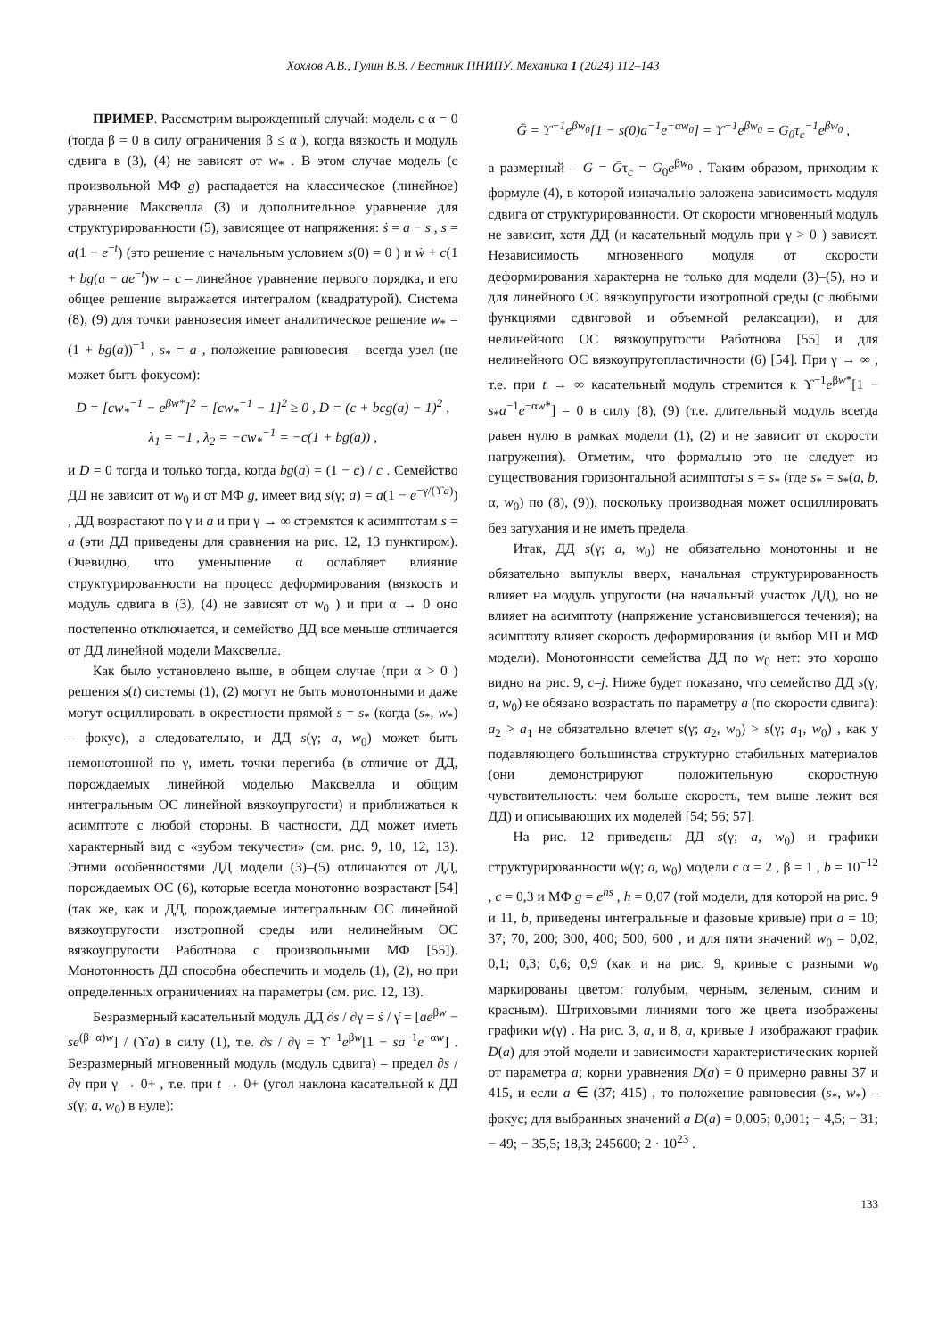Хохлов А.В., Гулин В.В. / Вестник ПНИПУ. Механика 1 (2024) 112–143
ПРИМЕР. Рассмотрим вырожденный случай: модель с α = 0 (тогда β = 0 в силу ограничения β ≤ α ), когда вязкость и модуль сдвига в (3), (4) не зависят от w<sub>*</sub> . В этом случае модель (с произвольной МФ g) распадается на классическое (линейное) уравнение Максвелла (3) и дополнительное уравнение для структурированности (5), зависящее от напряжения: ṡ = a − s , s = a(1 − e<sup>−t</sup>) (это решение с начальным условием s(0) = 0 ) и ẇ + c(1 + bg(a − ae<sup>−t</sup>)w = c – линейное уравнение первого порядка, и его общее решение выражается интегралом (квадратурой). Система (8), (9) для точки равновесия имеет аналитическое решение w<sub>*</sub> = (1 + bg(a))<sup>−1</sup> , s<sub>*</sub> = a , положение равновесия – всегда узел (не может быть фокусом):
D = [cw<sub>*</sub><sup>−1</sup> − e<sup>βw*</sup>]<sup>2</sup> = [cw<sub>*</sub><sup>−1</sup> − 1]<sup>2</sup> ≥ 0 , D = (c + bcg(a) − 1)<sup>2</sup> ,
λ<sub>1</sub> = −1 , λ<sub>2</sub> = −cw<sub>*</sub><sup>−1</sup> = −c(1 + bg(a)) ,
и D = 0 тогда и только тогда, когда bg(a) = (1 − c) / c . Семейство ДД не зависит от w<sub>0</sub> и от МФ g, имеет вид s(γ; a) = a(1 − e<sup>−γ/(ϒa)</sup>) , ДД возрастают по γ и a и при γ → ∞ стремятся к асимптотам s = a (эти ДД приведены для сравнения на рис. 12, 13 пунктиром). Очевидно, что уменьшение α ослабляет влияние структурированности на процесс деформирования (вязкость и модуль сдвига в (3), (4) не зависят от w<sub>0</sub> ) и при α → 0 оно постепенно отключается, и семейство ДД все меньше отличается от ДД линейной модели Максвелла.
Как было установлено выше, в общем случае (при α > 0 ) решения s(t) системы (1), (2) могут не быть монотонными и даже могут осциллировать в окрестности прямой s = s<sub>*</sub> (когда (s<sub>*</sub>, w<sub>*</sub>) – фокус), а следовательно, и ДД s(γ; a, w<sub>0</sub>) может быть немонотонной по γ, иметь точки перегиба (в отличие от ДД, порождаемых линейной моделью Максвелла и общим интегральным ОС линейной вязкоупругости) и приближаться к асимптоте с любой стороны. В частности, ДД может иметь характерный вид с «зубом текучести» (см. рис. 9, 10, 12, 13). Этими особенностями ДД модели (3)–(5) отличаются от ДД, порождаемых ОС (6), которые всегда монотонно возрастают [54] (так же, как и ДД, порождаемые интегральным ОС линейной вязкоупругости изотропной среды или нелинейным ОС вязкоупругости Работнова с произвольными МФ [55]). Монотонность ДД способна обеспечить и модель (1), (2), но при определенных ограничениях на параметры (см. рис. 12, 13).
Безразмерный касательный модуль ДД ∂s / ∂γ = ṡ / γ̇ = [ae<sup>βw</sup> − se<sup>(β−α)w</sup>] / (ϒa) в силу (1), т.е. ∂s / ∂γ = ϒ<sup>−1</sup>e<sup>βw</sup>[1 − sa<sup>−1</sup>e<sup>−αw</sup>] . Безразмерный мгновенный модуль (модуль сдвига) – предел ∂s / ∂γ при γ → 0+ , т.е. при t → 0+ (угол наклона касательной к ДД s(γ; a, w<sub>0</sub>) в нуле):
Ḡ = ϒ<sup>−1</sup>e<sup>βw<sub>0</sub></sup>[1 − s(0)a<sup>−1</sup>e<sup>−αw<sub>0</sub></sup>] = ϒ<sup>−1</sup>e<sup>βw<sub>0</sub></sup> = G<sub>0</sub>τ<sub>c</sub><sup>−1</sup>e<sup>βw<sub>0</sub></sup> ,
а размерный – G = Ḡτ<sub>c</sub> = G<sub>0</sub>e<sup>βw<sub>0</sub></sup> . Таким образом, приходим к формуле (4), в которой изначально заложена зависимость модуля сдвига от структурированности. От скорости мгновенный модуль не зависит, хотя ДД (и касательный модуль при γ > 0 ) зависят. Независимость мгновенного модуля от скорости деформирования характерна не только для модели (3)–(5), но и для линейного ОС вязкоупругости изотропной среды (с любыми функциями сдвиговой и объемной релаксации), и для нелинейного ОС вязкоупругости Работнова [55] и для нелинейного ОС вязкоупругопластичности (6) [54]. При γ → ∞ , т.е. при t → ∞ касательный модуль стремится к ϒ<sup>−1</sup>e<sup>βw*</sup>[1 − s<sub>*</sub>a<sup>−1</sup>e<sup>−αw*</sup>] = 0 в силу (8), (9) (т.е. длительный модуль всегда равен нулю в рамках модели (1), (2) и не зависит от скорости нагружения). Отметим, что формально это не следует из существования горизонтальной асимптоты s = s<sub>*</sub> (где s<sub>*</sub> = s<sub>*</sub>(a, b, α, w<sub>0</sub>) по (8), (9)), поскольку производная может осциллировать без затухания и не иметь предела.
Итак, ДД s(γ; a, w<sub>0</sub>) не обязательно монотонны и не обязательно выпуклы вверх, начальная структурированность влияет на модуль упругости (на начальный участок ДД), но не влияет на асимптоту (напряжение установившегося течения); на асимптоту влияет скорость деформирования (и выбор МП и МФ модели). Монотонности семейства ДД по w<sub>0</sub> нет: это хорошо видно на рис. 9, c–j. Ниже будет показано, что семейство ДД s(γ; a, w<sub>0</sub>) не обязано возрастать по параметру a (по скорости сдвига): a<sub>2</sub> > a<sub>1</sub> не обязательно влечет s(γ; a<sub>2</sub>, w<sub>0</sub>) > s(γ; a<sub>1</sub>, w<sub>0</sub>) , как у подавляющего большинства структурно стабильных материалов (они демонстрируют положительную скоростную чувствительность: чем больше скорость, тем выше лежит вся ДД) и описывающих их моделей [54; 56; 57].
На рис. 12 приведены ДД s(γ; a, w<sub>0</sub>) и графики структурированности w(γ; a, w<sub>0</sub>) модели с α = 2 , β = 1 , b = 10<sup>−12</sup> , c = 0,3 и МФ g = e<sup>hs</sup> , h = 0,07 (той модели, для которой на рис. 9 и 11, b, приведены интегральные и фазовые кривые) при a = 10; 37; 70, 200; 300, 400; 500, 600 , и для пяти значений w<sub>0</sub> = 0,02; 0,1; 0,3; 0,6; 0,9 (как и на рис. 9, кривые с разными w<sub>0</sub> маркированы цветом: голубым, черным, зеленым, синим и красным). Штриховыми линиями того же цвета изображены графики w(γ) . На рис. 3, a, и 8, a, кривые 1 изображают график D(a) для этой модели и зависимости характеристических корней от параметра a; корни уравнения D(a) = 0 примерно равны 37 и 415, и если a ∈ (37; 415) , то положение равновесия (s<sub>*</sub>, w<sub>*</sub>) – фокус; для выбранных значений a D(a) = 0,005; 0,001; − 4,5; − 31; − 49; − 35,5; 18,3; 245600; 2 · 10<sup>23</sup> .
133